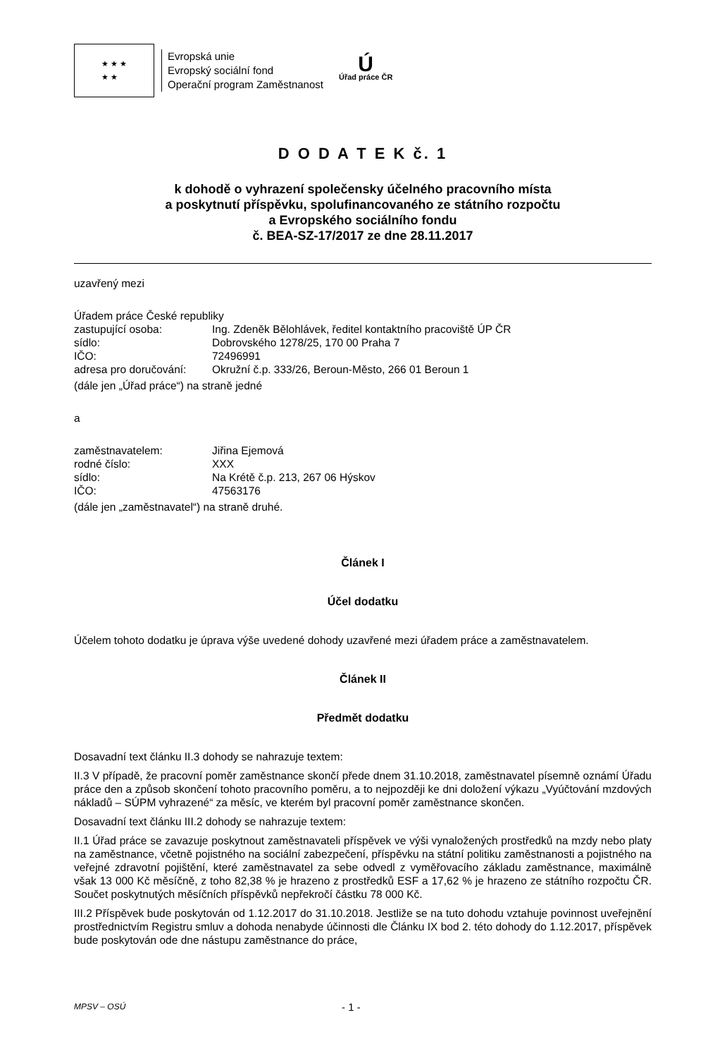★ ★ ★
★ ★
Evropská unie
Evropský sociální fond
Operační program Zaměstnanost
Ú
Úřad práce ČR
D O D A T E K č. 1
k dohodě o vyhrazení společensky účelného pracovního místa
a poskytnutí příspěvku, spolufinancovaného ze státního rozpočtu
a Evropského sociálního fondu
č. BEA-SZ-17/2017 ze dne 28.11.2017
uzavřený mezi
Úřadem práce České republiky
zastupující osoba: Ing. Zdeněk Bělohlávek, ředitel kontaktního pracoviště ÚP ČR
sídlo: Dobrovského 1278/25, 170 00 Praha 7
IČO: 72496991
adresa pro doručování: Okružní č.p. 333/26, Beroun-Město, 266 01 Beroun 1
(dále jen „Úřad práce“) na straně jedné
a
zaměstnavatelem: Jiřina Ejemová
rodné číslo: XXX
sídlo: Na Krétě č.p. 213, 267 06 Hýskov
IČO: 47563176
(dále jen „zaměstnavatel“) na straně druhé.
Článek I
Účel dodatku
Účelem tohoto dodatku je úprava výše uvedené dohody uzavřené mezi úřadem práce a zaměstnavatelem.
Článek II
Předmět dodatku
Dosavadní text článku II.3 dohody se nahrazuje textem:
II.3 V případě, že pracovní poměr zaměstnance skončí přede dnem 31.10.2018, zaměstnavatel písemně oznámí Úřadu práce den a způsob skončení tohoto pracovního poměru, a to nejpozději ke dni doložení výkazu „Vyúčtování mzdových nákladů – SÚPM vyhrazené“ za měsíc, ve kterém byl pracovní poměr zaměstnance skončen.
Dosavadní text článku III.2 dohody se nahrazuje textem:
II.1 Úřad práce se zavazuje poskytnout zaměstnavateli příspěvek ve výši vynaložených prostředků na mzdy nebo platy na zaměstnance, včetně pojistného na sociální zabezpečení, příspěvku na státní politiku zaměstnanosti a pojistného na veřejné zdravotní pojištění, které zaměstnavatel za sebe odvedl z vyměřovacího základu zaměstnance, maximálně však 13 000 Kč měsíčně, z toho 82,38 % je hrazeno z prostředků ESF a 17,62 % je hrazeno ze státního rozpočtu ČR. Součet poskytnutých měsíčních příspěvků nepřekročí částku 78 000 Kč.
III.2 Příspěvek bude poskytován od 1.12.2017 do 31.10.2018. Jestliže se na tuto dohodu vztahuje povinnost uveřejnění prostřednictvím Registru smluv a dohoda nenabyde účinnosti dle Článku IX bod 2. této dohody do 1.12.2017, příspěvek bude poskytován ode dne nástupu zaměstnance do práce,
MPSV – OSÚ - 1 -